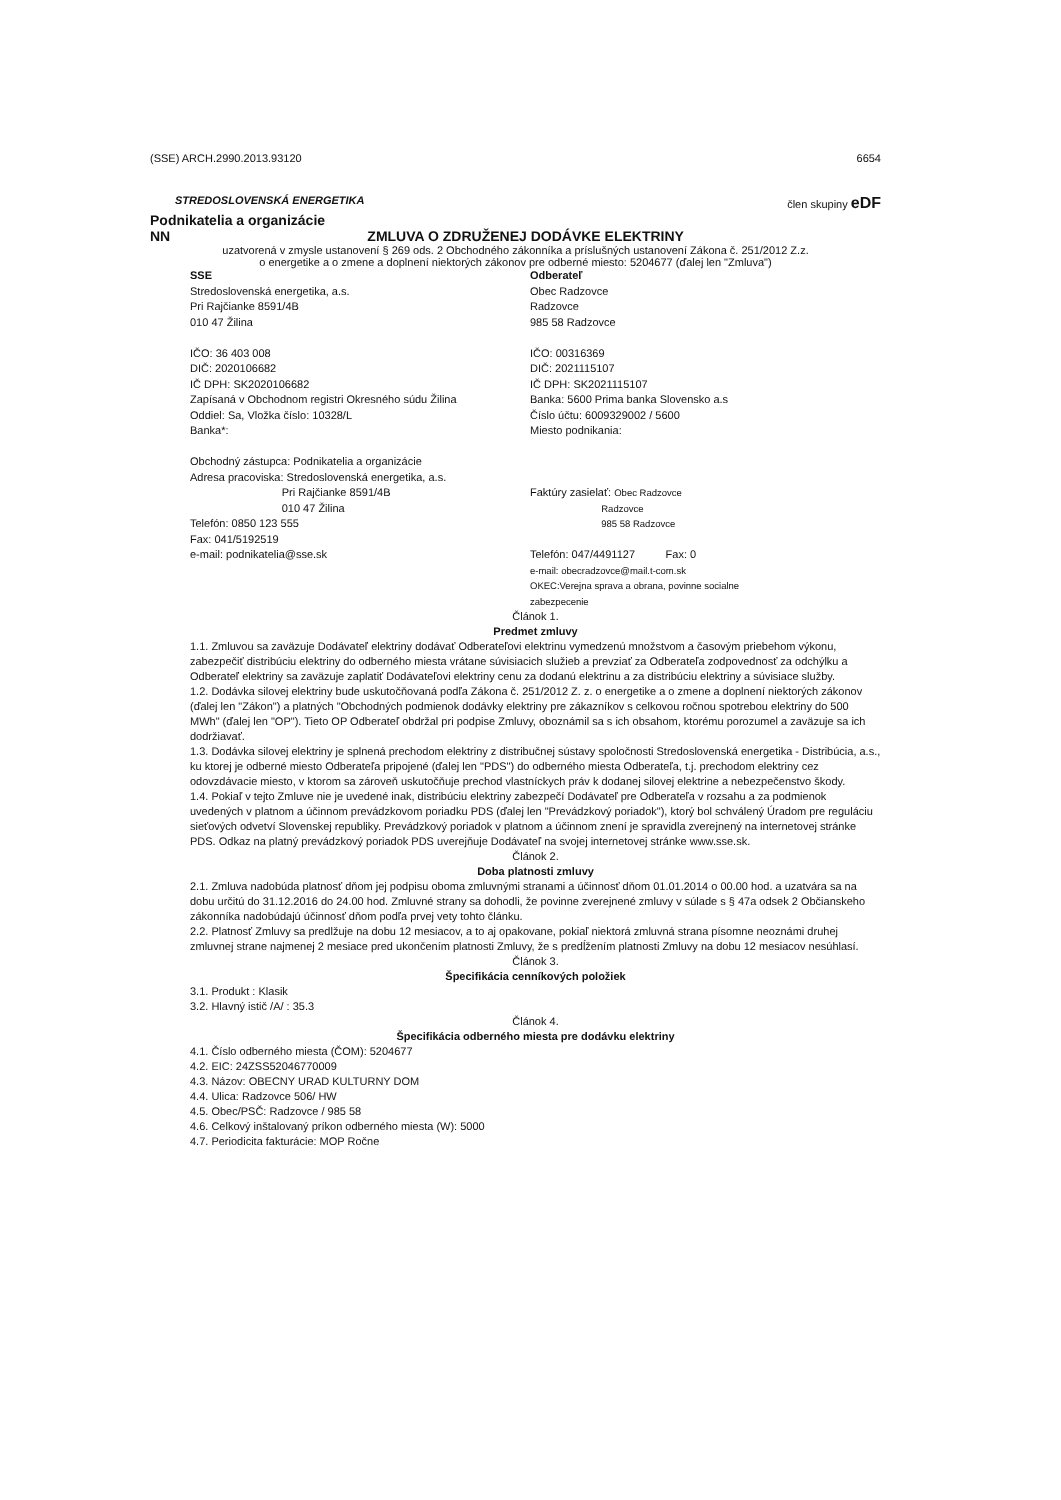(SSE) ARCH.2990.2013.93120 6654
STREDOSLOVENSKÁ ENERGETIKA člen skupiny eDF
Podnikatelia a organizácie
NN ZMLUVA O ZDRUŽENEJ DODÁVKE ELEKTRINY
uzatvorená v zmysle ustanovení § 269 ods. 2 Obchodného zákonníka a príslušných ustanovení Zákona č. 251/2012 Z.z.
o energetike a o zmene a doplnení niektorých zákonov pre odberné miesto: 5204677 (ďalej len "Zmluva")
SSE
Stredoslovenská energetika, a.s.
Pri Rajčianke 8591/4B
010 47 Žilina
IČO: 36 403 008
DIČ: 2020106682
IČ DPH: SK2020106682
Zapísaná v Obchodnom registri Okresného súdu Žilina
Oddiel: Sa, Vložka číslo: 10328/L
Banka*:
Obchodný zástupca: Podnikatelia a organizácie
Adresa pracoviska: Stredoslovenská energetika, a.s.
Pri Rajčianke 8591/4B
010 47 Žilina
Telefón: 0850 123 555
Fax: 041/5192519
e-mail: podnikatelia@sse.sk
Odberateľ
Obec Radzovce
Radzovce
985 58 Radzovce
IČO: 00316369
DIČ: 2021115107
IČ DPH: SK2021115107
Banka: 5600 Prima banka Slovensko a.s
Číslo účtu: 6009329002 / 5600
Miesto podnikania:
Faktúry zasielať: Obec Radzovce
Radzovce
985 58 Radzovce
Telefón: 047/4491127 Fax: 0
e-mail: obecradzovce@mail.t-com.sk
OKEC:Verejna sprava a obrana, povinne socialne
zabezpecenie
Článok 1.
Predmet zmluvy
1.1. Zmluvou sa zaväzuje Dodávateľ elektriny dodávať Odberateľovi elektrinu vymedzenú množstvom a časovým priebehom výkonu, zabezpečiť distribúciu elektriny do odberného miesta vrátane súvisiacich služieb a prevziať za Odberateľa zodpovednosť za odchýlku a Odberateľ elektriny sa zaväzuje zaplatiť Dodávateľovi elektriny cenu za dodanú elektrinu a za distribúciu elektriny a súvisiace služby.
1.2. Dodávka silovej elektriny bude uskutočňovaná podľa Zákona č. 251/2012 Z. z. o energetike a o zmene a doplnení niektorých zákonov (ďalej len "Zákon") a platných "Obchodných podmienok dodávky elektriny pre zákazníkov s celkovou ročnou spotrebou elektriny do 500 MWh" (ďalej len "OP"). Tieto OP Odberateľ obdržal pri podpise Zmluvy, oboznámil sa s ich obsahom, ktorému porozumel a zaväzuje sa ich dodržiavať.
1.3. Dodávka silovej elektriny je splnená prechodom elektriny z distribučnej sústavy spoločnosti Stredoslovenská energetika - Distribúcia, a.s., ku ktorej je odberné miesto Odberateľa pripojené (ďalej len "PDS") do odberného miesta Odberateľa, t.j. prechodom elektriny cez odovzdávacie miesto, v ktorom sa zároveň uskutočňuje prechod vlastníckych práv k dodanej silovej elektrine a nebezpečenstvo škody.
1.4. Pokiaľ v tejto Zmluve nie je uvedené inak, distribúciu elektriny zabezpečí Dodávateľ pre Odberateľa v rozsahu a za podmienok uvedených v platnom a účinnom prevádzkovom poriadku PDS (ďalej len "Prevádzkový poriadok"), ktorý bol schválený Úradom pre reguláciu sieťových odvetví Slovenskej republiky. Prevádzkový poriadok v platnom a účinnom znení je spravidla zverejnený na internetovej stránke PDS. Odkaz na platný prevádzkový poriadok PDS uverejňuje Dodávateľ na svojej internetovej stránke www.sse.sk.
Článok 2.
Doba platnosti zmluvy
2.1. Zmluva nadobúda platnosť dňom jej podpisu oboma zmluvnými stranami a účinnosť dňom 01.01.2014 o 00.00 hod. a uzatvára sa na dobu určitú do 31.12.2016 do 24.00 hod. Zmluvné strany sa dohodli, že povinne zverejnené zmluvy v súlade s § 47a odsek 2 Občianskeho zákonníka nadobúdajú účinnosť dňom podľa prvej vety tohto článku.
2.2. Platnosť Zmluvy sa predlžuje na dobu 12 mesiacov, a to aj opakovane, pokiaľ niektorá zmluvná strana písomne neoznámi druhej zmluvnej strane najmenej 2 mesiace pred ukončením platnosti Zmluvy, že s predĺžením platnosti Zmluvy na dobu 12 mesiacov nesúhlasí.
Článok 3.
Špecifikácia cenníkových položiek
3.1. Produkt : Klasik
3.2. Hlavný istič /A/ : 35.3
Článok 4.
Špecifikácia odberného miesta pre dodávku elektriny
4.1. Číslo odberného miesta (ČOM): 5204677
4.2. EIC: 24ZSS52046770009
4.3. Názov: OBECNY URAD KULTURNY DOM
4.4. Ulica: Radzovce 506/ HW
4.5. Obec/PSČ: Radzovce / 985 58
4.6. Celkový inštalovaný príkon odberného miesta (W): 5000
4.7. Periodicita fakturácie: MOP Ročne